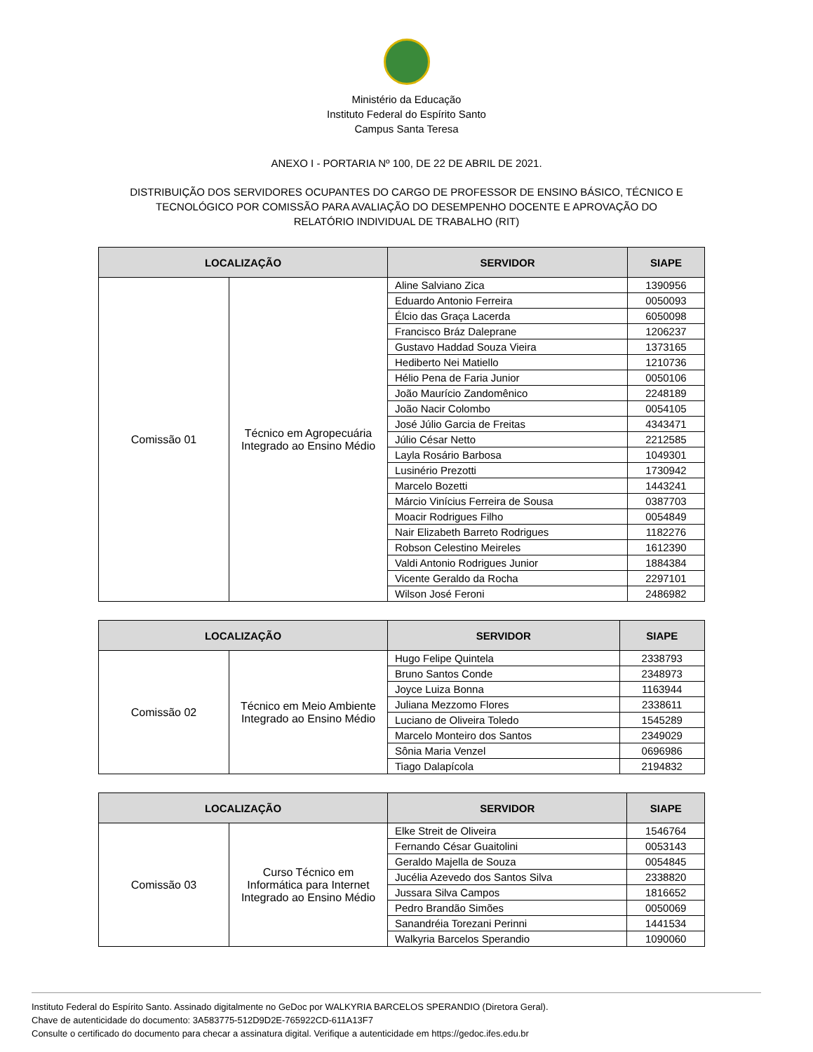Ministério da Educação
Instituto Federal do Espírito Santo
Campus Santa Teresa
ANEXO I - PORTARIA Nº 100, DE 22 DE ABRIL DE 2021.
DISTRIBUIÇÃO DOS SERVIDORES OCUPANTES DO CARGO DE PROFESSOR DE ENSINO BÁSICO, TÉCNICO E TECNOLÓGICO POR COMISSÃO PARA AVALIAÇÃO DO DESEMPENHO DOCENTE E APROVAÇÃO DO RELATÓRIO INDIVIDUAL DE TRABALHO (RIT)
| LOCALIZAÇÃO | | SERVIDOR | SIAPE |
| --- | --- | --- | --- |
| Comissão 01 | Técnico em Agropecuária Integrado ao Ensino Médio | Aline Salviano Zica | 1390956 |
| | | Eduardo Antonio Ferreira | 0050093 |
| | | Élcio das Graça Lacerda | 6050098 |
| | | Francisco Bráz Daleprane | 1206237 |
| | | Gustavo Haddad Souza Vieira | 1373165 |
| | | Hediberto Nei Matiello | 1210736 |
| | | Hélio Pena de Faria Junior | 0050106 |
| | | João Maurício Zandomênico | 2248189 |
| | | João Nacir Colombo | 0054105 |
| | | José Júlio Garcia de Freitas | 4343471 |
| | | Júlio César Netto | 2212585 |
| | | Layla Rosário Barbosa | 1049301 |
| | | Lusinério Prezotti | 1730942 |
| | | Marcelo Bozetti | 1443241 |
| | | Márcio Vinícius Ferreira de Sousa | 0387703 |
| | | Moacir Rodrigues Filho | 0054849 |
| | | Nair Elizabeth Barreto Rodrigues | 1182276 |
| | | Robson Celestino Meireles | 1612390 |
| | | Valdi Antonio Rodrigues Junior | 1884384 |
| | | Vicente Geraldo da Rocha | 2297101 |
| | | Wilson José Feroni | 2486982 |
| LOCALIZAÇÃO | | SERVIDOR | SIAPE |
| --- | --- | --- | --- |
| Comissão 02 | Técnico em Meio Ambiente Integrado ao Ensino Médio | Hugo Felipe Quintela | 2338793 |
| | | Bruno Santos Conde | 2348973 |
| | | Joyce Luiza Bonna | 1163944 |
| | | Juliana Mezzomo Flores | 2338611 |
| | | Luciano de Oliveira Toledo | 1545289 |
| | | Marcelo Monteiro dos Santos | 2349029 |
| | | Sônia Maria Venzel | 0696986 |
| | | Tiago Dalapícola | 2194832 |
| LOCALIZAÇÃO | | SERVIDOR | SIAPE |
| --- | --- | --- | --- |
| Comissão 03 | Curso Técnico em Informática para Internet Integrado ao Ensino Médio | Elke Streit de Oliveira | 1546764 |
| | | Fernando César Guaitolini | 0053143 |
| | | Geraldo Majella de Souza | 0054845 |
| | | Jucélia Azevedo dos Santos Silva | 2338820 |
| | | Jussara Silva Campos | 1816652 |
| | | Pedro Brandão Simões | 0050069 |
| | | Sanandréia Torezani Perinni | 1441534 |
| | | Walkyria Barcelos Sperandio | 1090060 |
Instituto Federal do Espírito Santo. Assinado digitalmente no GeDoc por WALKYRIA BARCELOS SPERANDIO (Diretora Geral).
Chave de autenticidade do documento: 3A583775-512D9D2E-765922CD-611A13F7
Consulte o certificado do documento para checar a assinatura digital. Verifique a autenticidade em https://gedoc.ifes.edu.br